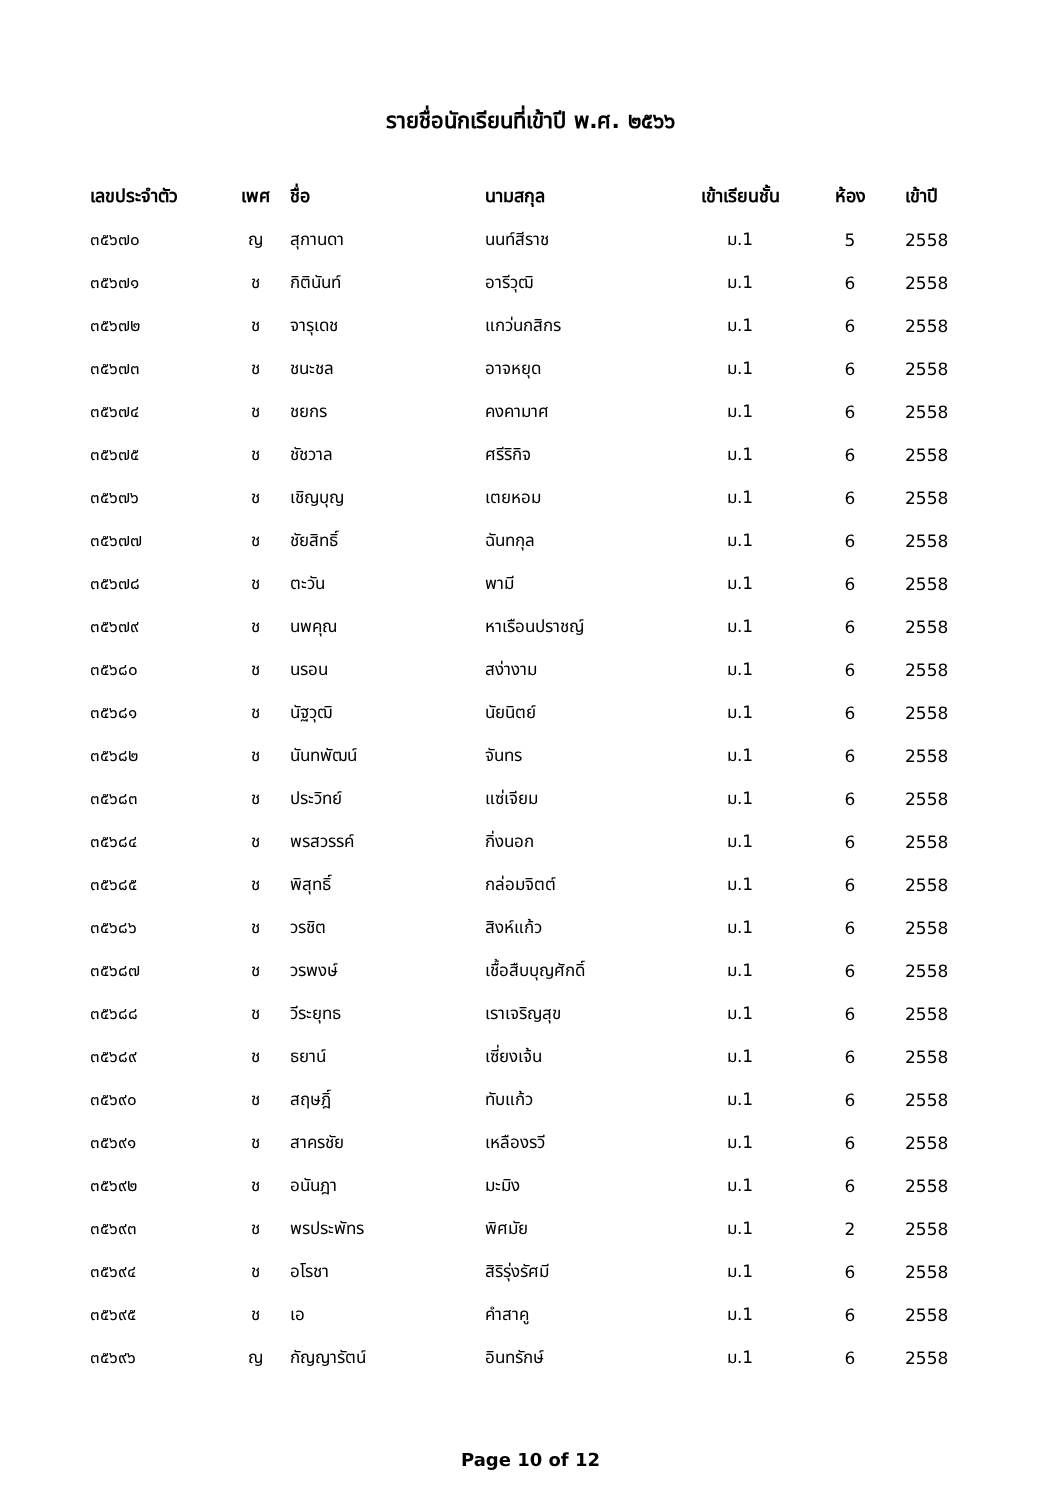รายชื่อนักเรียนที่เข้าปี พ.ศ. ๒๕๖๖
| เลขประจำตัว | เพศ | ชื่อ | นามสกุล | เข้าเรียนชั้น | ห้อง | เข้าปี |
| --- | --- | --- | --- | --- | --- | --- |
| ๓๕๖๗๐ | ญ | สุกานดา | นนท์สีราช | ม.1 | 5 | 2558 |
| ๓๕๖๗๑ | ช | กิตินันท์ | อารีวุฒิ | ม.1 | 6 | 2558 |
| ๓๕๖๗๒ | ช | จารุเดช | แกว่นกสิกร | ม.1 | 6 | 2558 |
| ๓๕๖๗๓ | ช | ชนะชล | อาจหยุด | ม.1 | 6 | 2558 |
| ๓๕๖๗๔ | ช | ชยกร | คงคามาศ | ม.1 | 6 | 2558 |
| ๓๕๖๗๕ | ช | ชัชวาล | ศรีริกิจ | ม.1 | 6 | 2558 |
| ๓๕๖๗๖ | ช | เชิญบุญ | เตยหอม | ม.1 | 6 | 2558 |
| ๓๕๖๗๗ | ช | ชัยสิทธิ์ | ฉันทกุล | ม.1 | 6 | 2558 |
| ๓๕๖๗๘ | ช | ตะวัน | พามี | ม.1 | 6 | 2558 |
| ๓๕๖๗๙ | ช | นพคุณ | หาเรือนปราชญ์ | ม.1 | 6 | 2558 |
| ๓๕๖๘๐ | ช | นรอน | สง่างาม | ม.1 | 6 | 2558 |
| ๓๕๖๘๑ | ช | นัฐวุฒิ | นัยนิตย์ | ม.1 | 6 | 2558 |
| ๓๕๖๘๒ | ช | นันทพัฒน์ | จันทร | ม.1 | 6 | 2558 |
| ๓๕๖๘๓ | ช | ประวิทย์ | แซ่เจียม | ม.1 | 6 | 2558 |
| ๓๕๖๘๔ | ช | พรสวรรค์ | กิ่งนอก | ม.1 | 6 | 2558 |
| ๓๕๖๘๕ | ช | พิสุทธิ์ | กล่อมจิตต์ | ม.1 | 6 | 2558 |
| ๓๕๖๘๖ | ช | วรชิต | สิงห์แก้ว | ม.1 | 6 | 2558 |
| ๓๕๖๘๗ | ช | วรพงษ์ | เชื้อสืบบุญศักดิ์ | ม.1 | 6 | 2558 |
| ๓๕๖๘๘ | ช | วีระยุทธ | เราเจริญสุข | ม.1 | 6 | 2558 |
| ๓๕๖๘๙ | ช | ธยาน์ | เซี่ยงเจ้น | ม.1 | 6 | 2558 |
| ๓๕๖๙๐ | ช | สฤษฎิ์ | ทับแก้ว | ม.1 | 6 | 2558 |
| ๓๕๖๙๑ | ช | สาครชัย | เหลืองรวี | ม.1 | 6 | 2558 |
| ๓๕๖๙๒ | ช | อนันฎา | มะมิง | ม.1 | 6 | 2558 |
| ๓๕๖๙๓ | ช | พรประพัทร | พิศมัย | ม.1 | 2 | 2558 |
| ๓๕๖๙๔ | ช | อโรชา | สิริรุ่งรัศมี | ม.1 | 6 | 2558 |
| ๓๕๖๙๕ | ช | เอ | คำสาคู | ม.1 | 6 | 2558 |
| ๓๕๖๙๖ | ญ | กัญญารัตน์ | อินทรักษ์ | ม.1 | 6 | 2558 |
Page 10 of 12